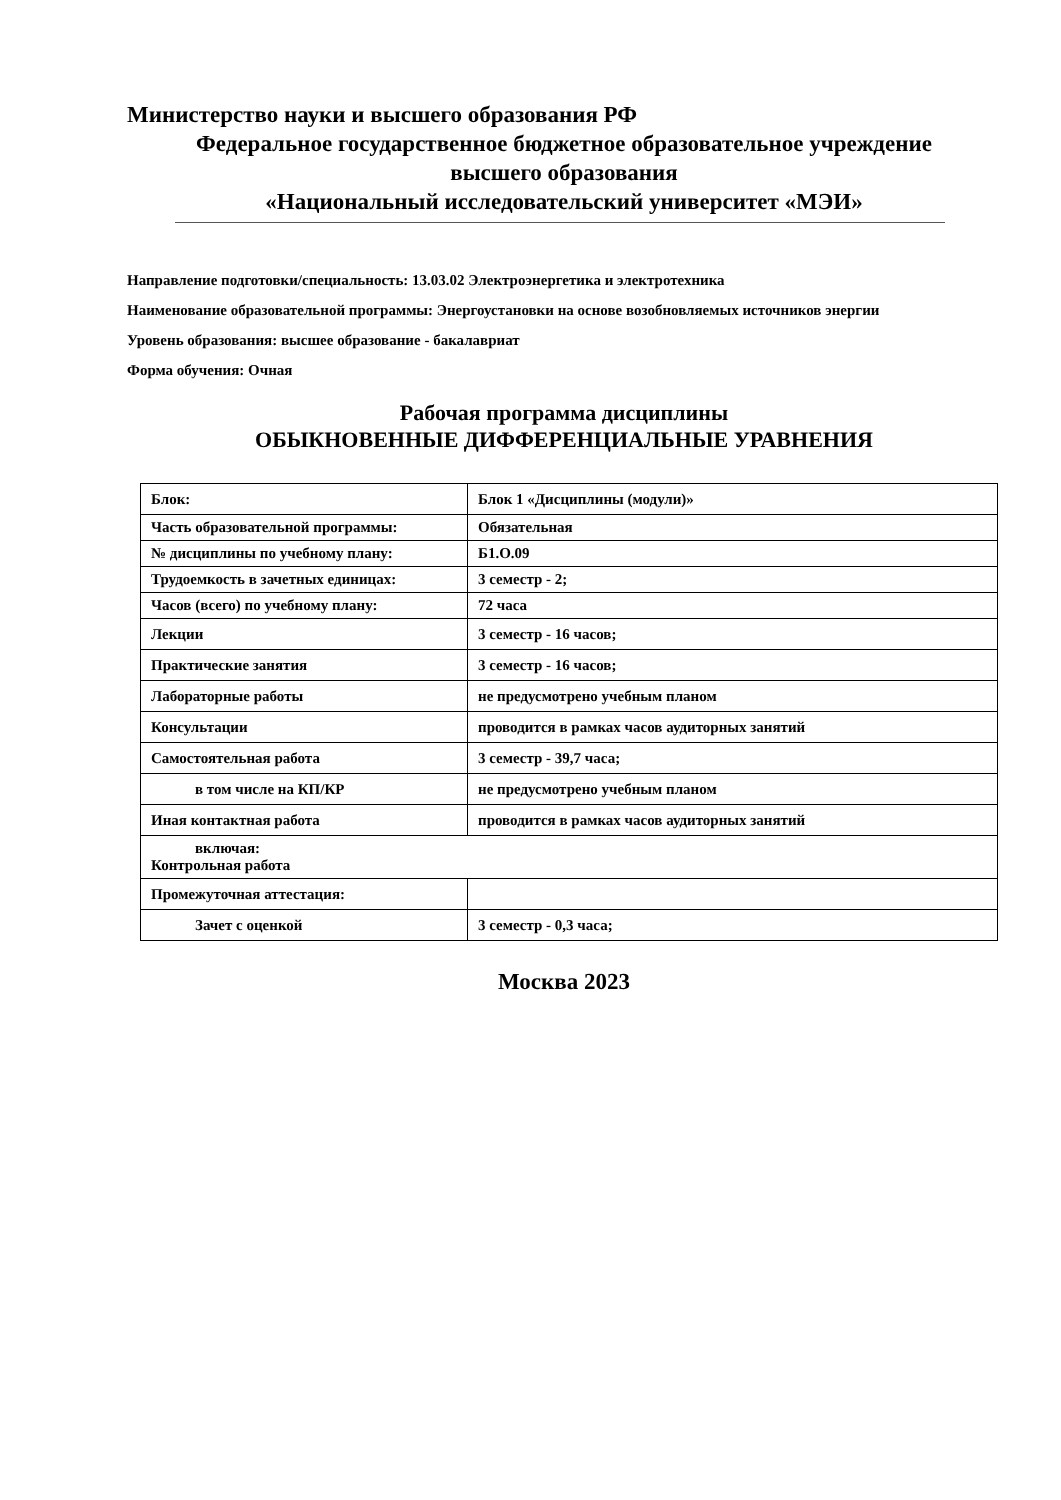Министерство науки и высшего образования РФ
Федеральное государственное бюджетное образовательное учреждение
высшего образования
«Национальный исследовательский университет «МЭИ»
Направление подготовки/специальность: 13.03.02 Электроэнергетика и электротехника
Наименование образовательной программы: Энергоустановки на основе возобновляемых источников энергии
Уровень образования: высшее образование - бакалавриат
Форма обучения: Очная
Рабочая программа дисциплины
ОБЫКНОВЕННЫЕ ДИФФЕРЕНЦИАЛЬНЫЕ УРАВНЕНИЯ
| Блок: | Блок 1 «Дисциплины (модули)» |
| Часть образовательной программы: | Обязательная |
| № дисциплины по учебному плану: | Б1.О.09 |
| Трудоемкость в зачетных единицах: | 3 семестр - 2; |
| Часов (всего) по учебному плану: | 72 часа |
| Лекции | 3 семестр - 16 часов; |
| Практические занятия | 3 семестр - 16 часов; |
| Лабораторные работы | не предусмотрено учебным планом |
| Консультации | проводится в рамках часов аудиторных занятий |
| Самостоятельная работа | 3 семестр - 39,7 часа; |
| в том числе на КП/КР | не предусмотрено учебным планом |
| Иная контактная работа | проводится в рамках часов аудиторных занятий |
| включая: Контрольная работа | |
| Промежуточная аттестация: | |
| Зачет с оценкой | 3 семестр - 0,3 часа; |
Москва 2023